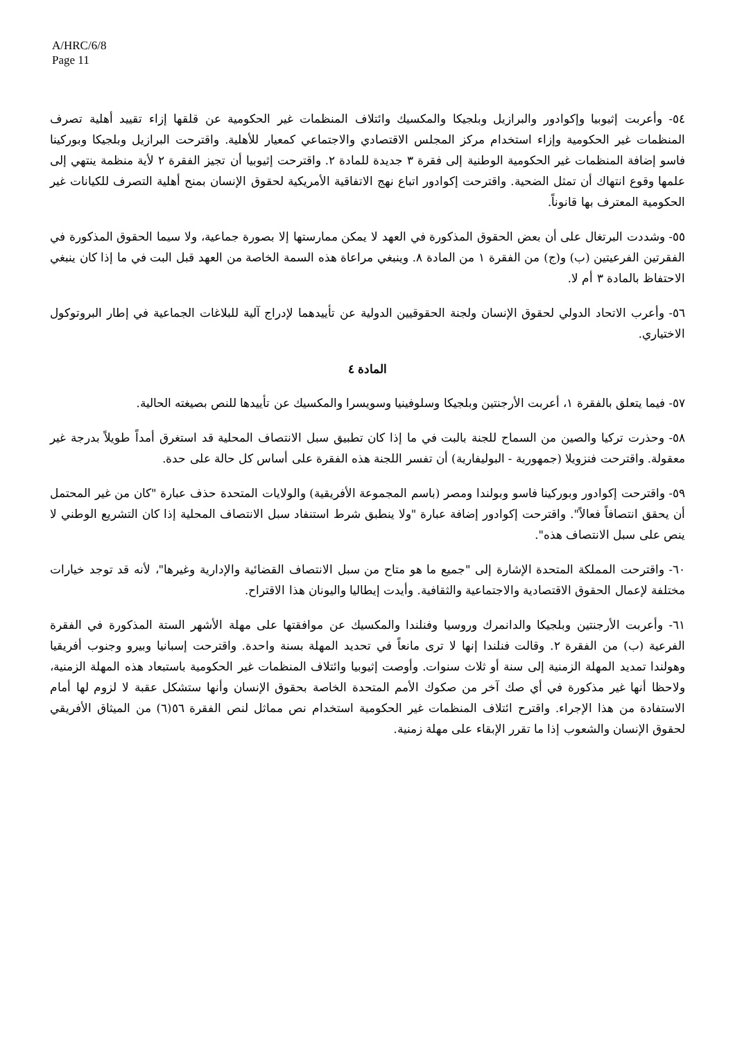A/HRC/6/8
Page 11
٥٤- وأعربت إثيوبيا وإكوادور والبرازيل وبلجيكا والمكسيك وائتلاف المنظمات غير الحكومية عن قلقها إزاء تقييد أهلية تصرف المنظمات غير الحكومية وإزاء استخدام مركز المجلس الاقتصادي والاجتماعي كمعيار للأهلية. واقترحت البرازيل وبلجيكا وبوركينا فاسو إضافة المنظمات غير الحكومية الوطنية إلى فقرة ٣ جديدة للمادة ٢. واقترحت إثيوبيا أن تجيز الفقرة ٢ لأية منظمة ينتهي إلى علمها وقوع انتهاك أن تمثل الضحية. واقترحت إكوادور اتباع نهج الاتفاقية الأمريكية لحقوق الإنسان بمنح أهلية التصرف للكيانات غير الحكومية المعترف بها قانوناً.
٥٥- وشددت البرتغال على أن بعض الحقوق المذكورة في العهد لا يمكن ممارستها إلا بصورة جماعية، ولا سيما الحقوق المذكورة في الفقرتين الفرعيتين (ب) و(ج) من الفقرة ١ من المادة ٨. وينبغي مراعاة هذه السمة الخاصة من العهد قبل البت في ما إذا كان ينبغي الاحتفاظ بالمادة ٣ أم لا.
٥٦- وأعرب الاتحاد الدولي لحقوق الإنسان ولجنة الحقوقيين الدولية عن تأييدهما لإدراج آلية للبلاغات الجماعية في إطار البروتوكول الاختياري.
المادة ٤
٥٧- فيما يتعلق بالفقرة ١، أعربت الأرجنتين وبلجيكا وسلوفينيا وسويسرا والمكسيك عن تأييدها للنص بصيغته الحالية.
٥٨- وحذرت تركيا والصين من السماح للجنة بالبت في ما إذا كان تطبيق سبل الانتصاف المحلية قد استغرق أمداً طويلاً بدرجة غير معقولة. واقترحت فنزويلا (جمهورية - البوليفارية) أن تفسر اللجنة هذه الفقرة على أساس كل حالة على حدة.
٥٩- واقترحت إكوادور وبوركينا فاسو وبولندا ومصر (باسم المجموعة الأفريقية) والولايات المتحدة حذف عبارة "كان من غير المحتمل أن يحقق انتصافاً فعالاً". واقترحت إكوادور إضافة عبارة "ولا ينطبق شرط استنفاد سبل الانتصاف المحلية إذا كان التشريع الوطني لا ينص على سبل الانتصاف هذه".
٦٠- واقترحت المملكة المتحدة الإشارة إلى "جميع ما هو متاح من سبل الانتصاف القضائية والإدارية وغيرها"، لأنه قد توجد خيارات مختلفة لإعمال الحقوق الاقتصادية والاجتماعية والثقافية. وأيدت إيطاليا واليونان هذا الاقتراح.
٦١- وأعربت الأرجنتين وبلجيكا والدانمرك وروسيا وفنلندا والمكسيك عن موافقتها على مهلة الأشهر الستة المذكورة في الفقرة الفرعية (ب) من الفقرة ٢. وقالت فنلندا إنها لا ترى مانعاً في تحديد المهلة بسنة واحدة. واقترحت إسبانيا وبيرو وجنوب أفريقيا وهولندا تمديد المهلة الزمنية إلى سنة أو ثلاث سنوات. وأوصت إثيوبيا وائتلاف المنظمات غير الحكومية باستبعاد هذه المهلة الزمنية، ولاحظا أنها غير مذكورة في أي صك آخر من صكوك الأمم المتحدة الخاصة بحقوق الإنسان وأنها ستشكل عقبة لا لزوم لها أمام الاستفادة من هذا الإجراء. واقترح ائتلاف المنظمات غير الحكومية استخدام نص مماثل لنص الفقرة ٥٦(٦) من الميثاق الأفريقي لحقوق الإنسان والشعوب إذا ما تقرر الإبقاء على مهلة زمنية.